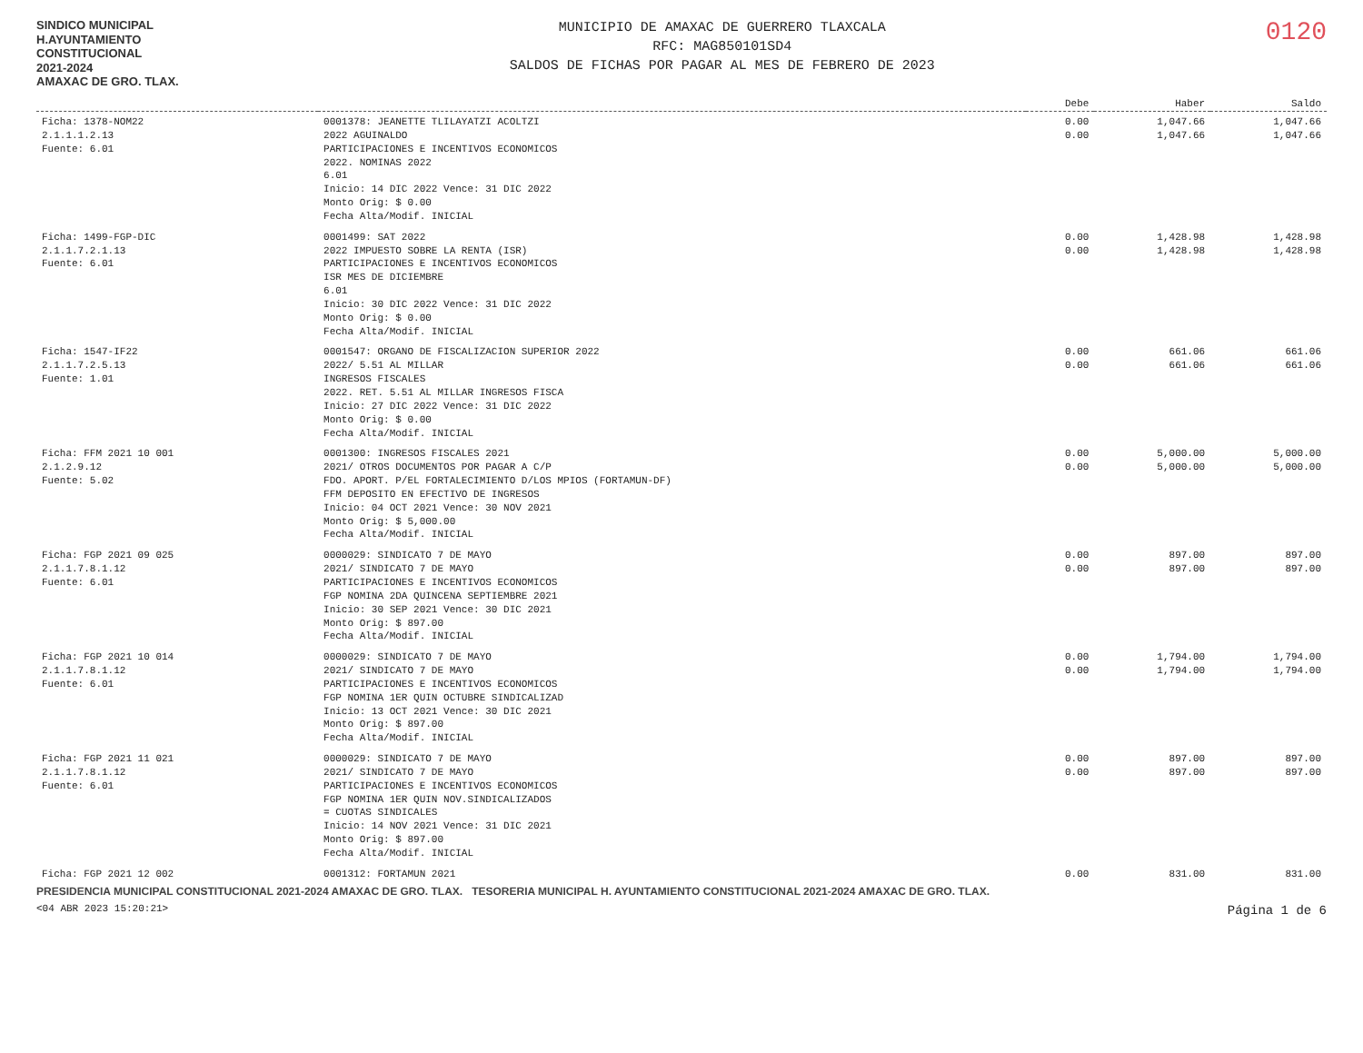SINDICO MUNICIPAL
H.AYUNTAMIENTO
CONSTITUCIONAL
2021-2024
AMAXAC DE GRO. TLAX.
MUNICIPIO DE AMAXAC DE GUERRERO TLAXCALA
RFC: MAG850101SD4
SALDOS DE FICHAS POR PAGAR AL MES DE FEBRERO DE 2023
0120
| | | Debe | Haber | Saldo |
| --- | --- | --- | --- | --- |
| Ficha: 1378-NOM22 2.1.1.1.2.13 Fuente: 6.01 | 0001378: JEANETTE TLILAYATZI ACOLTZI 2022 AGUINALDO PARTICIPACIONES E INCENTIVOS ECONOMICOS 2022. NOMINAS 2022 6.01 Inicio: 14 DIC 2022 Vence: 31 DIC 2022 Monto Orig: $ 0.00 Fecha Alta/Modif. INICIAL | 0.00 0.00 | 1,047.66 1,047.66 | 1,047.66 1,047.66 |
| Ficha: 1499-FGP-DIC 2.1.1.7.2.1.13 Fuente: 6.01 | 0001499: SAT 2022 2022 IMPUESTO SOBRE LA RENTA (ISR) PARTICIPACIONES E INCENTIVOS ECONOMICOS ISR MES DE DICIEMBRE 6.01 Inicio: 30 DIC 2022 Vence: 31 DIC 2022 Monto Orig: $ 0.00 Fecha Alta/Modif. INICIAL | 0.00 0.00 | 1,428.98 1,428.98 | 1,428.98 1,428.98 |
| Ficha: 1547-IF22 2.1.1.7.2.5.13 Fuente: 1.01 | 0001547: ORGANO DE FISCALIZACION SUPERIOR 2022 2022/ 5.51 AL MILLAR INGRESOS FISCALES 2022. RET. 5.51 AL MILLAR INGRESOS FISCA Inicio: 27 DIC 2022 Vence: 31 DIC 2022 Monto Orig: $ 0.00 Fecha Alta/Modif. INICIAL | 0.00 0.00 | 661.06 661.06 | 661.06 661.06 |
| Ficha: FFM 2021 10 001 2.1.2.9.12 Fuente: 5.02 | 0001300: INGRESOS FISCALES 2021 2021/ OTROS DOCUMENTOS POR PAGAR A C/P FDO. APORT. P/EL FORTALECIMIENTO D/LOS MPIOS (FORTAMUN-DF) FFM DEPOSITO EN EFECTIVO DE INGRESOS Inicio: 04 OCT 2021 Vence: 30 NOV 2021 Monto Orig: $ 5,000.00 Fecha Alta/Modif. INICIAL | 0.00 0.00 | 5,000.00 5,000.00 | 5,000.00 5,000.00 |
| Ficha: FGP 2021 09 025 2.1.1.7.8.1.12 Fuente: 6.01 | 0000029: SINDICATO 7 DE MAYO 2021/ SINDICATO 7 DE MAYO PARTICIPACIONES E INCENTIVOS ECONOMICOS FGP NOMINA 2DA QUINCENA SEPTIEMBRE 2021 Inicio: 30 SEP 2021 Vence: 30 DIC 2021 Monto Orig: $ 897.00 Fecha Alta/Modif. INICIAL | 0.00 0.00 | 897.00 897.00 | 897.00 897.00 |
| Ficha: FGP 2021 10 014 2.1.1.7.8.1.12 Fuente: 6.01 | 0000029: SINDICATO 7 DE MAYO 2021/ SINDICATO 7 DE MAYO PARTICIPACIONES E INCENTIVOS ECONOMICOS FGP NOMINA 1ER QUIN OCTUBRE SINDICALIZAD Inicio: 13 OCT 2021 Vence: 30 DIC 2021 Monto Orig: $ 897.00 Fecha Alta/Modif. INICIAL | 0.00 0.00 | 1,794.00 1,794.00 | 1,794.00 1,794.00 |
| Ficha: FGP 2021 11 021 2.1.1.7.8.1.12 Fuente: 6.01 | 0000029: SINDICATO 7 DE MAYO 2021/ SINDICATO 7 DE MAYO PARTICIPACIONES E INCENTIVOS ECONOMICOS FGP NOMINA 1ER QUIN NOV.SINDICALIZADOS = CUOTAS SINDICALES Inicio: 14 NOV 2021 Vence: 31 DIC 2021 Monto Orig: $ 897.00 Fecha Alta/Modif. INICIAL | 0.00 0.00 | 897.00 897.00 | 897.00 897.00 |
| Ficha: FGP 2021 12 002 | 0001312: FORTAMUN 2021 | 0.00 | 831.00 | 831.00 |
PRESIDENCIA MUNICIPAL CONSTITUCIONAL 2021-2024 AMAXAC DE GRO. TLAX. TESORERIA MUNICIPAL H. AYUNTAMIENTO CONSTITUCIONAL 2021-2024 AMAXAC DE GRO. TLAX.
<04 ABR 2023 15:20:21> Página 1 de 6